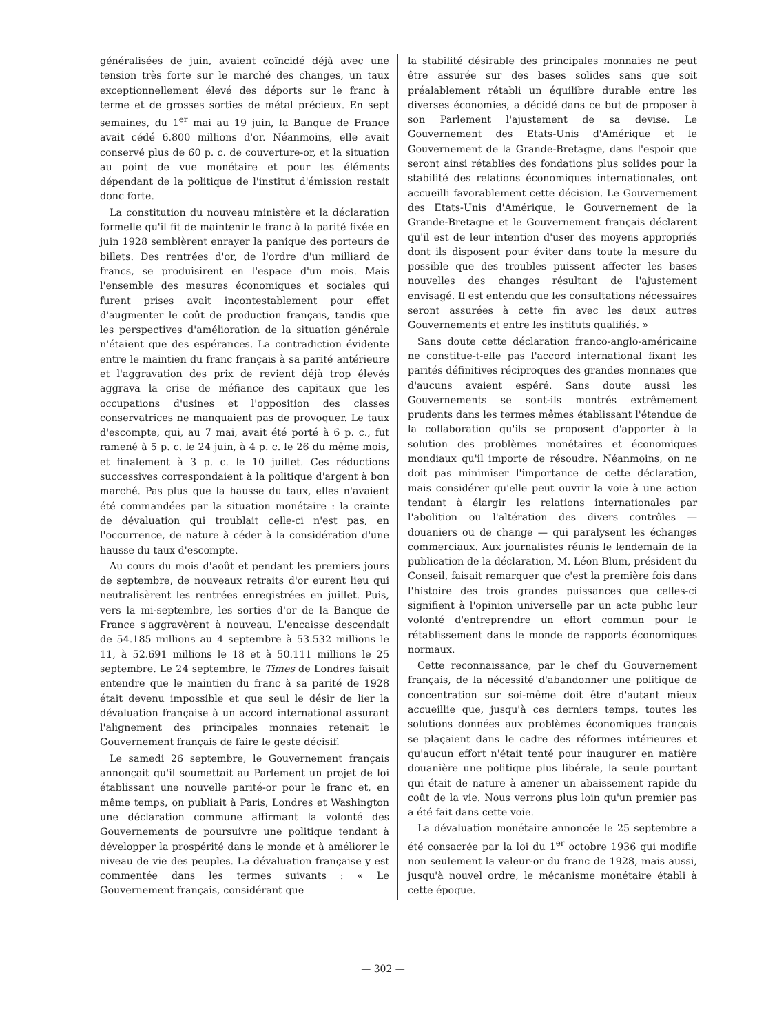généralisées de juin, avaient coïncidé déjà avec une tension très forte sur le marché des changes, un taux exceptionnellement élevé des déports sur le franc à terme et de grosses sorties de métal précieux. En sept semaines, du 1<sup>er</sup> mai au 19 juin, la Banque de France avait cédé 6.800 millions d'or. Néanmoins, elle avait conservé plus de 60 p. c. de couverture-or, et la situation au point de vue monétaire et pour les éléments dépendant de la politique de l'institut d'émission restait donc forte.
La constitution du nouveau ministère et la déclaration formelle qu'il fit de maintenir le franc à la parité fixée en juin 1928 semblèrent enrayer la panique des porteurs de billets. Des rentrées d'or, de l'ordre d'un milliard de francs, se produisirent en l'espace d'un mois. Mais l'ensemble des mesures économiques et sociales qui furent prises avait incontestablement pour effet d'augmenter le coût de production français, tandis que les perspectives d'amélioration de la situation générale n'étaient que des espérances. La contradiction évidente entre le maintien du franc français à sa parité antérieure et l'aggravation des prix de revient déjà trop élevés aggrava la crise de méfiance des capitaux que les occupations d'usines et l'opposition des classes conservatrices ne manquaient pas de provoquer. Le taux d'escompte, qui, au 7 mai, avait été porté à 6 p. c., fut ramené à 5 p. c. le 24 juin, à 4 p. c. le 26 du même mois, et finalement à 3 p. c. le 10 juillet. Ces réductions successives correspondaient à la politique d'argent à bon marché. Pas plus que la hausse du taux, elles n'avaient été commandées par la situation monétaire : la crainte de dévaluation qui troublait celle-ci n'est pas, en l'occurrence, de nature à céder à la considération d'une hausse du taux d'escompte.
Au cours du mois d'août et pendant les premiers jours de septembre, de nouveaux retraits d'or eurent lieu qui neutralisèrent les rentrées enregistrées en juillet. Puis, vers la mi-septembre, les sorties d'or de la Banque de France s'aggravèrent à nouveau. L'encaisse descendait de 54.185 millions au 4 septembre à 53.532 millions le 11, à 52.691 millions le 18 et à 50.111 millions le 25 septembre. Le 24 septembre, le Times de Londres faisait entendre que le maintien du franc à sa parité de 1928 était devenu impossible et que seul le désir de lier la dévaluation française à un accord international assurant l'alignement des principales monnaies retenait le Gouvernement français de faire le geste décisif.
Le samedi 26 septembre, le Gouvernement français annonçait qu'il soumettait au Parlement un projet de loi établissant une nouvelle parité-or pour le franc et, en même temps, on publiait à Paris, Londres et Washington une déclaration commune affirmant la volonté des Gouvernements de poursuivre une politique tendant à développer la prospérité dans le monde et à améliorer le niveau de vie des peuples. La dévaluation française y est commentée dans les termes suivants : « Le Gouvernement français, considérant que
la stabilité désirable des principales monnaies ne peut être assurée sur des bases solides sans que soit préalablement rétabli un équilibre durable entre les diverses économies, a décidé dans ce but de proposer à son Parlement l'ajustement de sa devise. Le Gouvernement des Etats-Unis d'Amérique et le Gouvernement de la Grande-Bretagne, dans l'espoir que seront ainsi rétablies des fondations plus solides pour la stabilité des relations économiques internationales, ont accueilli favorablement cette décision. Le Gouvernement des Etats-Unis d'Amérique, le Gouvernement de la Grande-Bretagne et le Gouvernement français déclarent qu'il est de leur intention d'user des moyens appropriés dont ils disposent pour éviter dans toute la mesure du possible que des troubles puissent affecter les bases nouvelles des changes résultant de l'ajustement envisagé. Il est entendu que les consultations nécessaires seront assurées à cette fin avec les deux autres Gouvernements et entre les instituts qualifiés. »
Sans doute cette déclaration franco-anglo-américaine ne constitue-t-elle pas l'accord international fixant les parités définitives réciproques des grandes monnaies que d'aucuns avaient espéré. Sans doute aussi les Gouvernements se sont-ils montrés extrêmement prudents dans les termes mêmes établissant l'étendue de la collaboration qu'ils se proposent d'apporter à la solution des problèmes monétaires et économiques mondiaux qu'il importe de résoudre. Néanmoins, on ne doit pas minimiser l'importance de cette déclaration, mais considérer qu'elle peut ouvrir la voie à une action tendant à élargir les relations internationales par l'abolition ou l'altération des divers contrôles — douaniers ou de change — qui paralysent les échanges commerciaux. Aux journalistes réunis le lendemain de la publication de la déclaration, M. Léon Blum, président du Conseil, faisait remarquer que c'est la première fois dans l'histoire des trois grandes puissances que celles-ci signifient à l'opinion universelle par un acte public leur volonté d'entreprendre un effort commun pour le rétablissement dans le monde de rapports économiques normaux.
Cette reconnaissance, par le chef du Gouvernement français, de la nécessité d'abandonner une politique de concentration sur soi-même doit être d'autant mieux accueillie que, jusqu'à ces derniers temps, toutes les solutions données aux problèmes économiques français se plaçaient dans le cadre des réformes intérieures et qu'aucun effort n'était tenté pour inaugurer en matière douanière une politique plus libérale, la seule pourtant qui était de nature à amener un abaissement rapide du coût de la vie. Nous verrons plus loin qu'un premier pas a été fait dans cette voie.
La dévaluation monétaire annoncée le 25 septembre a été consacrée par la loi du 1<sup>er</sup> octobre 1936 qui modifie non seulement la valeur-or du franc de 1928, mais aussi, jusqu'à nouvel ordre, le mécanisme monétaire établi à cette époque.
— 302 —